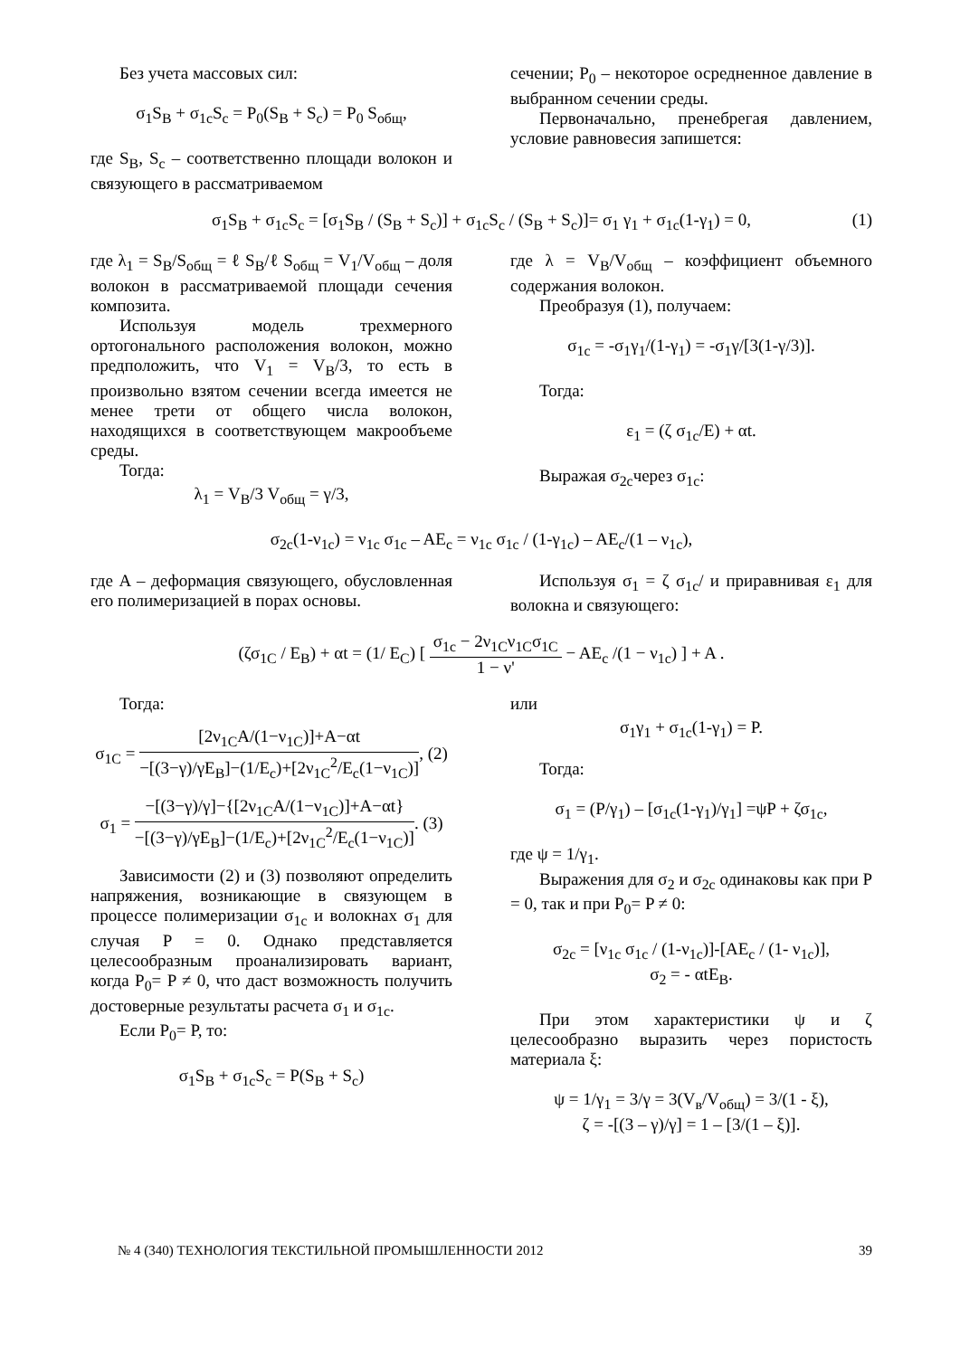Без учета массовых сил:
σ<sub>1</sub>S<sub>B</sub> + σ<sub>1c</sub>S<sub>c</sub> = P<sub>0</sub>(S<sub>B</sub> + S<sub>c</sub>) = P<sub>0</sub> S<sub>общ</sub>,
где S<sub>B</sub>, S<sub>c</sub> – соответственно площади волокон и связующего в рассматриваемом
сечении; P<sub>0</sub> – некоторое осредненное давление в выбранном сечении среды.
Первоначально, пренебрегая давлением, условие равновесия запишется:
σ<sub>1</sub>S<sub>B</sub> + σ<sub>1c</sub>S<sub>c</sub> = [σ<sub>1</sub>S<sub>B</sub> / (S<sub>B</sub> + S<sub>c</sub>)] + σ<sub>1c</sub>S<sub>c</sub> / (S<sub>B</sub> + S<sub>c</sub>)]= σ<sub>1</sub> γ<sub>1</sub> + σ<sub>1c</sub>(1-γ<sub>1</sub>) = 0, (1)
где λ<sub>1</sub> = S<sub>B</sub>/S<sub>общ</sub> = ℓ S<sub>B</sub>/ℓ S<sub>общ</sub> = V<sub>1</sub>/V<sub>общ</sub> – доля волокон в рассматриваемой площади сечения композита.
Используя модель трехмерного ортогонального расположения волокон, можно предположить, что V<sub>1</sub> = V<sub>B</sub>/3, то есть в произвольно взятом сечении всегда имеется не менее трети от общего числа волокон, находящихся в соответствующем макрообъеме среды.
Тогда:
λ<sub>1</sub> = V<sub>B</sub>/3 V<sub>общ</sub> = γ/3,
где λ = V<sub>B</sub>/V<sub>общ</sub> – коэффициент объемного содержания волокон.
Преобразуя (1), получаем:
σ<sub>1c</sub> = -σ<sub>1</sub>γ<sub>1</sub>/(1-γ<sub>1</sub>) = -σ<sub>1</sub>γ/[3(1-γ/3)].
Тогда:
ε<sub>1</sub> = (ζ σ<sub>1c</sub>/E) + αt.
Выражая σ<sub>2c</sub>через σ<sub>1c</sub>:
σ<sub>2c</sub>(1-ν<sub>1c</sub>) = ν<sub>1c</sub> σ<sub>1c</sub> – AE<sub>c</sub> = ν<sub>1c</sub> σ<sub>1c</sub> / (1-γ<sub>1c</sub>) – AE<sub>c</sub>/(1 – ν<sub>1c</sub>),
где A – деформация связующего, обусловленная его полимеризацией в порах основы.
Используя σ<sub>1</sub> = ζ σ<sub>1c</sub>/ и приравнивая ε<sub>1</sub> для волокна и связующего:
(ζσ<sub>1C</sub> / E<sub>B</sub>) + αt = (1/ E<sub>C</sub>) [ σ<sub>1c</sub> − 2ν<sub>1C</sub>ν<sub>1C</sub>σ<sub>1C</sub> 1 − ν' − AE<sub>c</sub> /(1 − ν<sub>1c</sub>) ] + A .
Тогда:
σ<sub>1C</sub> = [2ν<sub>1C</sub>A/(1−ν<sub>1C</sub>)]+A−αt −[(3−γ)/γE<sub>B</sub>]−(1/E<sub>c</sub>)+[2ν<sub>1C</sub><sup>2</sup>/E<sub>c</sub>(1−ν<sub>1C</sub>)], (2)
σ<sub>1</sub> = −[(3−γ)/γ]−{[2ν<sub>1C</sub>A/(1−ν<sub>1C</sub>)]+A−αt} −[(3−γ)/γE<sub>B</sub>]−(1/E<sub>c</sub>)+[2ν<sub>1C</sub><sup>2</sup>/E<sub>c</sub>(1−ν<sub>1C</sub>)]. (3)
Зависимости (2) и (3) позволяют определить напряжения, возникающие в связующем в процессе полимеризации σ<sub>1c</sub> и волокнах σ<sub>1</sub> для случая P = 0. Однако представляется целесообразным проанализировать вариант, когда P<sub>0</sub>= P ≠ 0, что даст возможность получить достоверные результаты расчета σ<sub>1</sub> и σ<sub>1c</sub>.
Если P<sub>0</sub>= P, то:
σ<sub>1</sub>S<sub>B</sub> + σ<sub>1c</sub>S<sub>c</sub> = P(S<sub>B</sub> + S<sub>c</sub>)
или
σ<sub>1</sub>γ<sub>1</sub> + σ<sub>1c</sub>(1-γ<sub>1</sub>) = P.
Тогда:
σ<sub>1</sub> = (P/γ<sub>1</sub>) – [σ<sub>1c</sub>(1-γ<sub>1</sub>)/γ<sub>1</sub>] =ψP + ζσ<sub>1c</sub>,
где ψ = 1/γ<sub>1</sub>.
Выражения для σ<sub>2</sub> и σ<sub>2c</sub> одинаковы как при P = 0, так и при P<sub>0</sub>= P ≠ 0:
σ<sub>2c</sub> = [ν<sub>1c</sub> σ<sub>1c</sub> / (1-ν<sub>1c</sub>)]-[AE<sub>c</sub> / (1- ν<sub>1c</sub>)],
σ<sub>2</sub> = - αtE<sub>B</sub>.
При этом характеристики ψ и ζ целесообразно выразить через пористость материала ξ:
ψ = 1/γ<sub>1</sub> = 3/γ = 3(V<sub>в</sub>/V<sub>общ</sub>) = 3/(1 - ξ),
ζ = -[(3 – γ)/γ] = 1 – [3/(1 – ξ)].
№ 4 (340) ТЕХНОЛОГИЯ ТЕКСТИЛЬНОЙ ПРОМЫШЛЕННОСТИ 2012 39